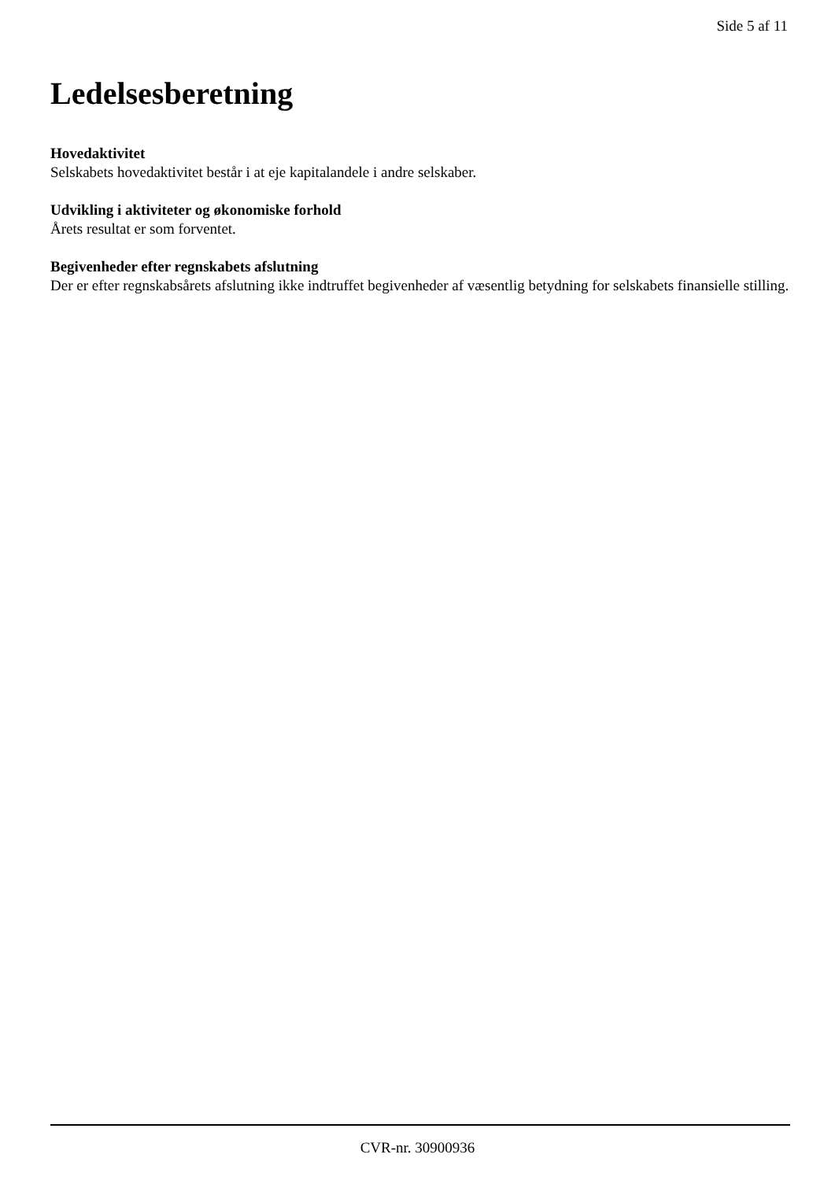Side 5 af 11
Ledelsesberetning
Hovedaktivitet
Selskabets hovedaktivitet består i at eje kapitalandele i andre selskaber.
Udvikling i aktiviteter og økonomiske forhold
Årets resultat er som forventet.
Begivenheder efter regnskabets afslutning
Der er efter regnskabsårets afslutning ikke indtruffet begivenheder af væsentlig betydning for selskabets finansielle stilling.
CVR-nr. 30900936